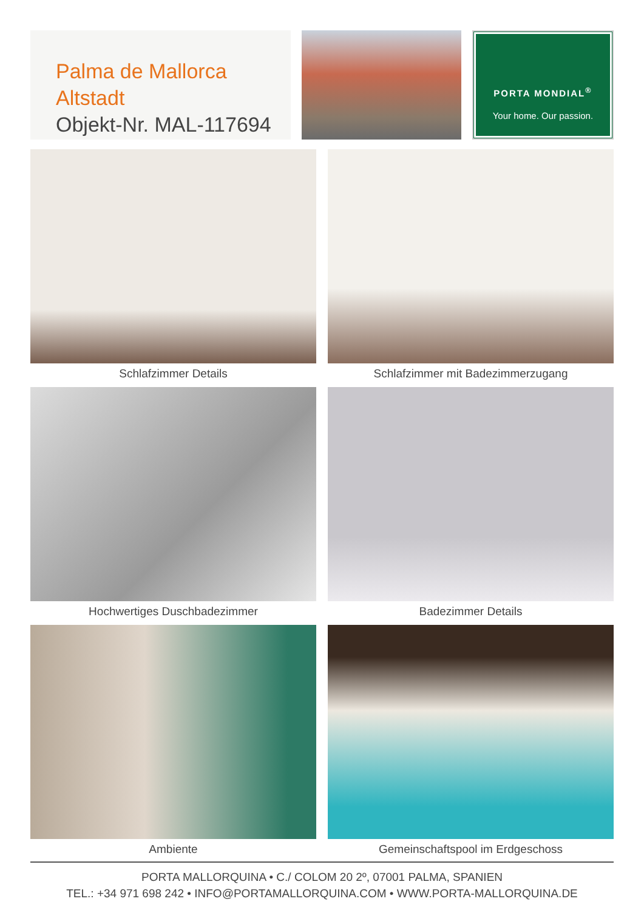Palma de Mallorca Altstadt
Objekt-Nr. MAL-117694
PORTA MONDIAL<sup>®</sup>
Your home. Our passion.
Schlafzimmer Details
Schlafzimmer mit Badezimmerzugang
Hochwertiges Duschbadezimmer
Badezimmer Details
Ambiente
Gemeinschaftspool im Erdgeschoss
PORTA MALLORQUINA • C./ COLOM 20 2º, 07001 PALMA, SPANIEN
TEL.: +34 971 698 242 • INFO@PORTAMALLORQUINA.COM • WWW.PORTA-MALLORQUINA.DE